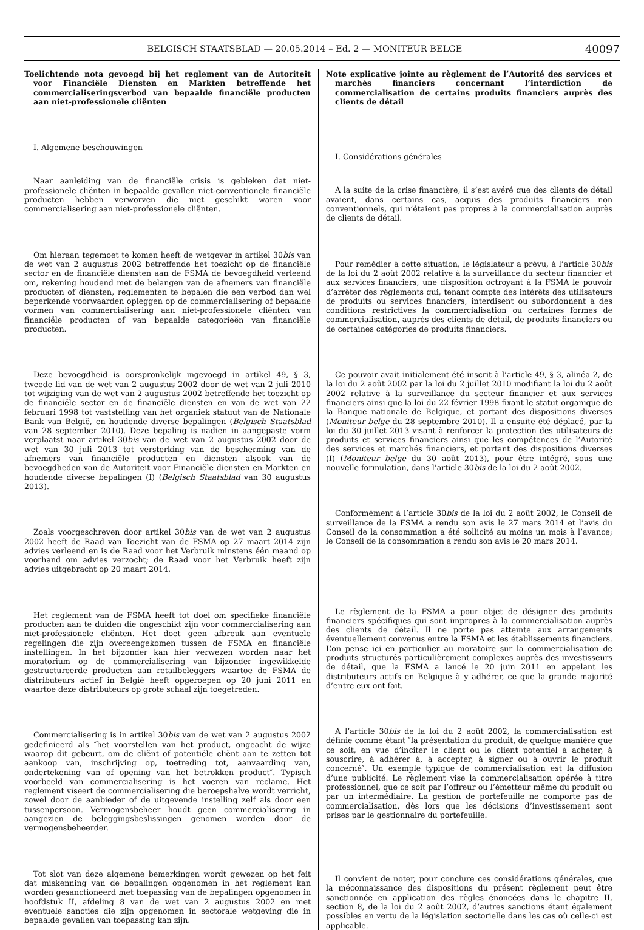BELGISCH STAATSBLAD — 20.05.2014 – Ed. 2 — MONITEUR BELGE
40097
Toelichtende nota gevoegd bij het reglement van de Autoriteit voor Financiële Diensten en Markten betreffende het commercialiseringsverbod van bepaalde financiële producten aan niet-professionele cliënten
I. Algemene beschouwingen
Naar aanleiding van de financiële crisis is gebleken dat niet-professionele cliënten in bepaalde gevallen niet-conventionele financiële producten hebben verworven die niet geschikt waren voor commercialisering aan niet-professionele cliënten.
Om hieraan tegemoet te komen heeft de wetgever in artikel 30bis van de wet van 2 augustus 2002 betreffende het toezicht op de financiële sector en de financiële diensten aan de FSMA de bevoegdheid verleend om, rekening houdend met de belangen van de afnemers van financiële producten of diensten, reglementen te bepalen die een verbod dan wel beperkende voorwaarden opleggen op de commercialisering of bepaalde vormen van commercialisering aan niet-professionele cliënten van financiële producten of van bepaalde categorieën van financiële producten.
Deze bevoegdheid is oorspronkelijk ingevoegd in artikel 49, § 3, tweede lid van de wet van 2 augustus 2002 door de wet van 2 juli 2010 tot wijziging van de wet van 2 augustus 2002 betreffende het toezicht op de financiële sector en de financiële diensten en van de wet van 22 februari 1998 tot vaststelling van het organiek statuut van de Nationale Bank van België, en houdende diverse bepalingen (Belgisch Staatsblad van 28 september 2010). Deze bepaling is nadien in aangepaste vorm verplaatst naar artikel 30bis van de wet van 2 augustus 2002 door de wet van 30 juli 2013 tot versterking van de bescherming van de afnemers van financiële producten en diensten alsook van de bevoegdheden van de Autoriteit voor Financiële diensten en Markten en houdende diverse bepalingen (I) (Belgisch Staatsblad van 30 augustus 2013).
Zoals voorgeschreven door artikel 30bis van de wet van 2 augustus 2002 heeft de Raad van Toezicht van de FSMA op 27 maart 2014 zijn advies verleend en is de Raad voor het Verbruik minstens één maand op voorhand om advies verzocht; de Raad voor het Verbruik heeft zijn advies uitgebracht op 20 maart 2014.
Het reglement van de FSMA heeft tot doel om specifieke financiële producten aan te duiden die ongeschikt zijn voor commercialisering aan niet-professionele cliënten. Het doet geen afbreuk aan eventuele regelingen die zijn overeengekomen tussen de FSMA en financiële instellingen. In het bijzonder kan hier verwezen worden naar het moratorium op de commercialisering van bijzonder ingewikkelde gestructureerde producten aan retailbeleggers waartoe de FSMA de distributeurs actief in België heeft opgeroepen op 20 juni 2011 en waartoe deze distributeurs op grote schaal zijn toegetreden.
Commercialisering is in artikel 30bis van de wet van 2 augustus 2002 gedefinieerd als ″het voorstellen van het product, ongeacht de wijze waarop dit gebeurt, om de cliënt of potentiële cliënt aan te zetten tot aankoop van, inschrijving op, toetreding tot, aanvaarding van, ondertekening van of opening van het betrokken product″. Typisch voorbeeld van commercialisering is het voeren van reclame. Het reglement viseert de commercialisering die beroepshalve wordt verricht, zowel door de aanbieder of de uitgevende instelling zelf als door een tussenpersoon. Vermogensbeheer houdt geen commercialisering in aangezien de beleggingsbeslissingen genomen worden door de vermogensbeheerder.
Tot slot van deze algemene bemerkingen wordt gewezen op het feit dat miskenning van de bepalingen opgenomen in het reglement kan worden gesanctioneerd met toepassing van de bepalingen opgenomen in hoofdstuk II, afdeling 8 van de wet van 2 augustus 2002 en met eventuele sancties die zijn opgenomen in sectorale wetgeving die in bepaalde gevallen van toepassing kan zijn.
Note explicative jointe au règlement de l’Autorité des services et marchés financiers concernant l’interdiction de commercialisation de certains produits financiers auprès des clients de détail
I. Considérations générales
A la suite de la crise financière, il s’est avéré que des clients de détail avaient, dans certains cas, acquis des produits financiers non conventionnels, qui n’étaient pas propres à la commercialisation auprès de clients de détail.
Pour remédier à cette situation, le législateur a prévu, à l’article 30bis de la loi du 2 août 2002 relative à la surveillance du secteur financier et aux services financiers, une disposition octroyant à la FSMA le pouvoir d’arrêter des règlements qui, tenant compte des intérêts des utilisateurs de produits ou services financiers, interdisent ou subordonnent à des conditions restrictives la commercialisation ou certaines formes de commercialisation, auprès des clients de détail, de produits financiers ou de certaines catégories de produits financiers.
Ce pouvoir avait initialement été inscrit à l’article 49, § 3, alinéa 2, de la loi du 2 août 2002 par la loi du 2 juillet 2010 modifiant la loi du 2 août 2002 relative à la surveillance du secteur financier et aux services financiers ainsi que la loi du 22 février 1998 fixant le statut organique de la Banque nationale de Belgique, et portant des dispositions diverses (Moniteur belge du 28 septembre 2010). Il a ensuite été déplacé, par la loi du 30 juillet 2013 visant à renforcer la protection des utilisateurs de produits et services financiers ainsi que les compétences de l’Autorité des services et marchés financiers, et portant des dispositions diverses (I) (Moniteur belge du 30 août 2013), pour être intégré, sous une nouvelle formulation, dans l’article 30bis de la loi du 2 août 2002.
Conformément à l’article 30bis de la loi du 2 août 2002, le Conseil de surveillance de la FSMA a rendu son avis le 27 mars 2014 et l’avis du Conseil de la consommation a été sollicité au moins un mois à l’avance; le Conseil de la consommation a rendu son avis le 20 mars 2014.
Le règlement de la FSMA a pour objet de désigner des produits financiers spécifiques qui sont impropres à la commercialisation auprès des clients de détail. Il ne porte pas atteinte aux arrangements éventuellement convenus entre la FSMA et les établissements financiers. L’on pense ici en particulier au moratoire sur la commercialisation de produits structurés particulièrement complexes auprès des investisseurs de détail, que la FSMA a lancé le 20 juin 2011 en appelant les distributeurs actifs en Belgique à y adhérer, ce que la grande majorité d’entre eux ont fait.
A l’article 30bis de la loi du 2 août 2002, la commercialisation est définie comme étant ″la présentation du produit, de quelque manière que ce soit, en vue d’inciter le client ou le client potentiel à acheter, à souscrire, à adhérer à, à accepter, à signer ou à ouvrir le produit concerné″. Un exemple typique de commercialisation est la diffusion d’une publicité. Le règlement vise la commercialisation opérée à titre professionnel, que ce soit par l’offreur ou l’émetteur même du produit ou par un intermédiaire. La gestion de portefeuille ne comporte pas de commercialisation, dès lors que les décisions d’investissement sont prises par le gestionnaire du portefeuille.
Il convient de noter, pour conclure ces considérations générales, que la méconnaissance des dispositions du présent règlement peut être sanctionnée en application des règles énoncées dans le chapitre II, section 8, de la loi du 2 août 2002, d’autres sanctions étant également possibles en vertu de la législation sectorielle dans les cas où celle-ci est applicable.